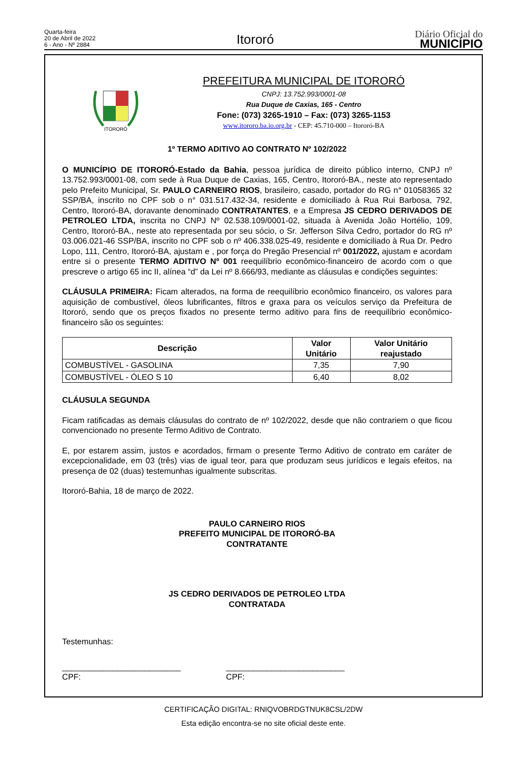Quarta-feira
20 de Abril de 2022
6 - Ano - Nº 2884
Itororó
Diário Oficial do
MUNICÍPIO
ITORORÓ
PREFEITURA MUNICIPAL DE ITORORÓ
CNPJ: 13.752.993/0001-08
Rua Duque de Caxias, 165 - Centro
Fone: (073) 3265-1910 – Fax: (073) 3265-1153
www.itororo.ba.io.org.br - CEP: 45.710-000 – Itororó-BA
1º TERMO ADITIVO AO CONTRATO Nº 102/2022
O MUNICÍPIO DE ITORORÓ-Estado da Bahia, pessoa jurídica de direito público interno, CNPJ nº 13.752.993/0001-08, com sede à Rua Duque de Caxias, 165, Centro, Itororó-BA., neste ato representado pelo Prefeito Municipal, Sr. PAULO CARNEIRO RIOS, brasileiro, casado, portador do RG n° 01058365 32 SSP/BA, inscrito no CPF sob o n° 031.517.432-34, residente e domiciliado à Rua Rui Barbosa, 792, Centro, Itororó-BA, doravante denominado CONTRATANTES, e a Empresa JS CEDRO DERIVADOS DE PETROLEO LTDA, inscrita no CNPJ Nº 02.538.109/0001-02, situada à Avenida João Hortélio, 109, Centro, Itororó-BA., neste ato representada por seu sócio, o Sr. Jefferson Silva Cedro, portador do RG nº 03.006.021-46 SSP/BA, inscrito no CPF sob o nº 406.338.025-49, residente e domiciliado à Rua Dr. Pedro Lopo, 111, Centro, Itororó-BA, ajustam e , por força do Pregão Presencial nº 001/2022, ajustam e acordam entre si o presente TERMO ADITIVO Nº 001 reequilíbrio econômico-financeiro de acordo com o que prescreve o artigo 65 inc II, alínea “d” da Lei nº 8.666/93, mediante as cláusulas e condições seguintes:
CLÁUSULA PRIMEIRA: Ficam alterados, na forma de reequilíbrio econômico financeiro, os valores para aquisição de combustível, óleos lubrificantes, filtros e graxa para os veículos serviço da Prefeitura de Itororó, sendo que os preços fixados no presente termo aditivo para fins de reequilíbrio econômico-financeiro são os seguintes:
| Descrição | Valor Unitário | Valor Unitário reajustado |
| --- | --- | --- |
| COMBUSTÍVEL - GASOLINA | 7,35 | 7,90 |
| COMBUSTÍVEL - ÓLEO S 10 | 6,40 | 8,02 |
CLÁUSULA SEGUNDA
Ficam ratificadas as demais cláusulas do contrato de nº 102/2022, desde que não contrariem o que ficou convencionado no presente Termo Aditivo de Contrato.
E, por estarem assim, justos e acordados, firmam o presente Termo Aditivo de contrato em caráter de excepcionalidade, em 03 (três) vias de igual teor, para que produzam seus jurídicos e legais efeitos, na presença de 02 (duas) testemunhas igualmente subscritas.
Itororó-Bahia, 18 de março de 2022.
PAULO CARNEIRO RIOS
PREFEITO MUNICIPAL DE ITORORÓ-BA
CONTRATANTE
JS CEDRO DERIVADOS DE PETROLEO LTDA
CONTRATADA
Testemunhas:
__________________________
CPF:
__________________________
CPF:
CERTIFICAÇÃO DIGITAL: RNIQVOBRDGTNUK8CSL/2DW
Esta edição encontra-se no site oficial deste ente.